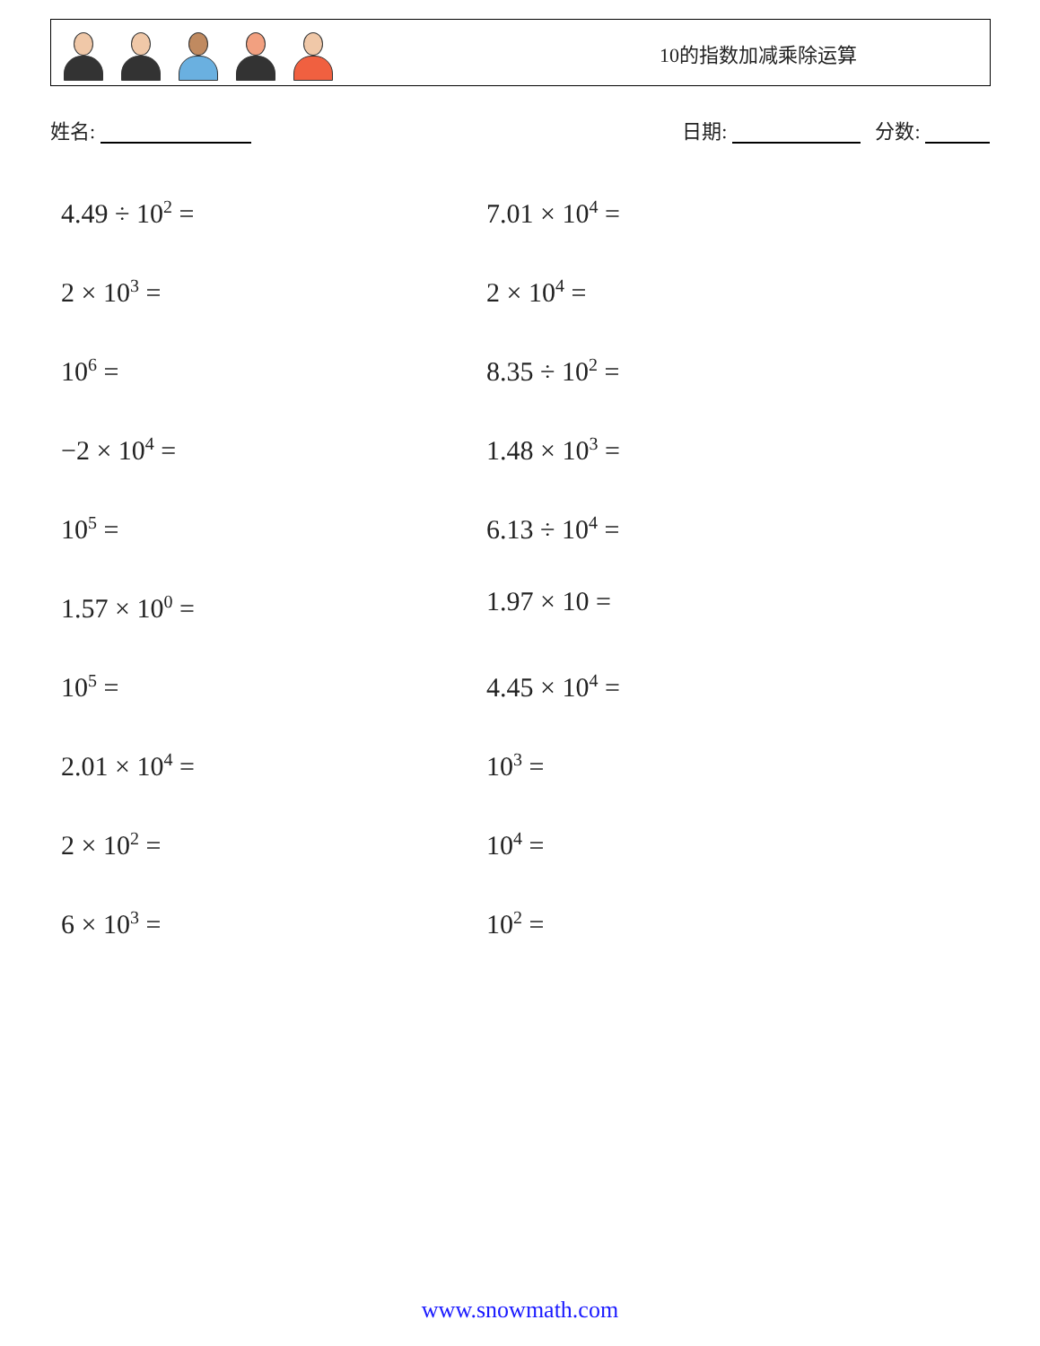10的指数加减乘除运算
姓名: 日期: 分数:
4.49 ÷ 10<sup>2</sup> =
7.01 × 10<sup>4</sup> =
2 × 10<sup>3</sup> =
2 × 10<sup>4</sup> =
10<sup>6</sup> =
8.35 ÷ 10<sup>2</sup> =
−2 × 10<sup>4</sup> =
1.48 × 10<sup>3</sup> =
10<sup>5</sup> =
6.13 ÷ 10<sup>4</sup> =
1.57 × 10<sup>0</sup> =
1.97 × 10 =
10<sup>5</sup> =
4.45 × 10<sup>4</sup> =
2.01 × 10<sup>4</sup> =
10<sup>3</sup> =
2 × 10<sup>2</sup> =
10<sup>4</sup> =
6 × 10<sup>3</sup> =
10<sup>2</sup> =
www.snowmath.com